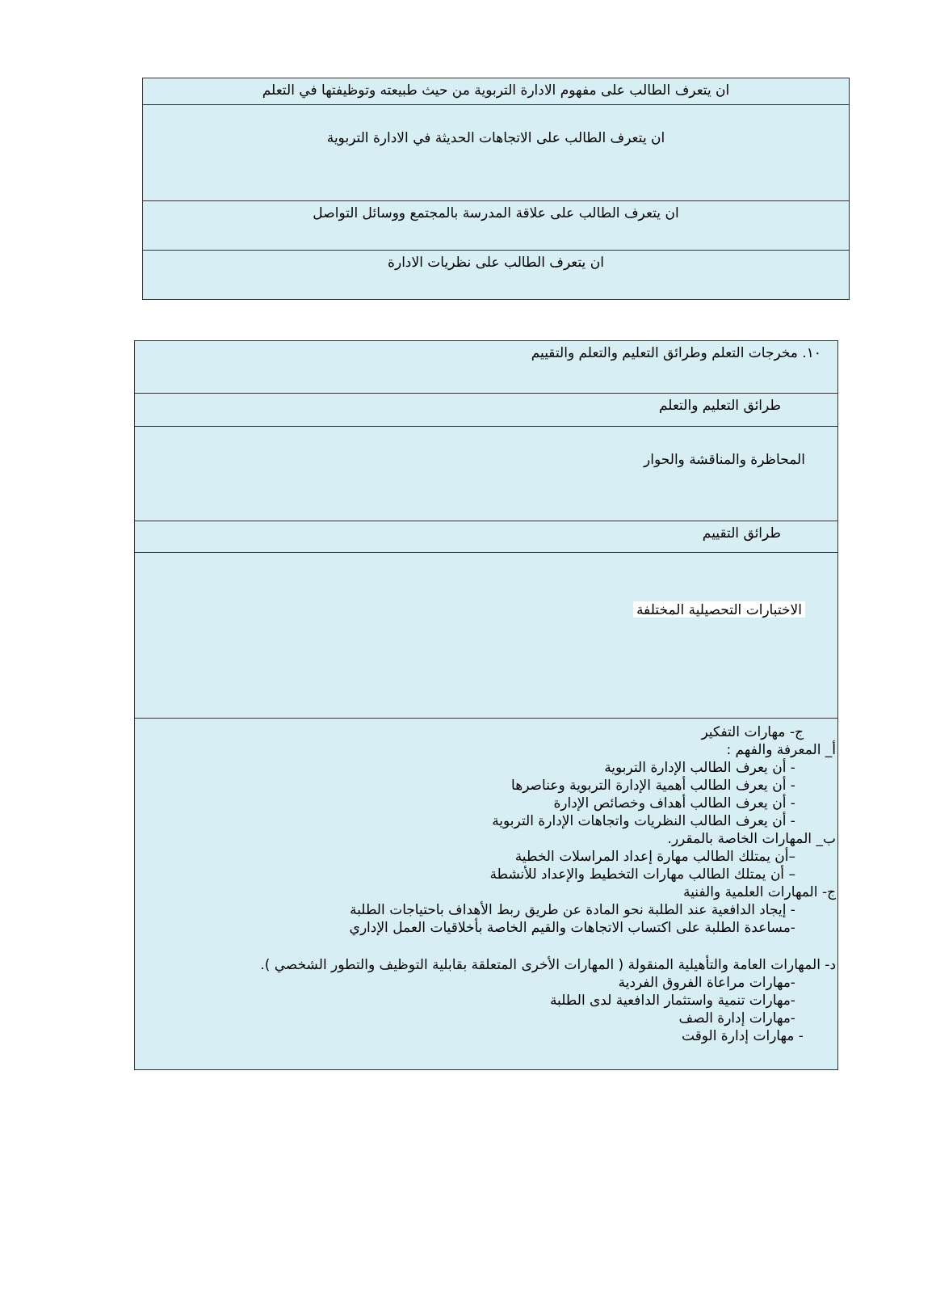| ان يتعرف الطالب على مفهوم الادارة التربوية من حيث طبيعته وتوظيفتها في التعلم |
| ان يتعرف الطالب على الاتجاهات الحديثة في الادارة التربوية |
| ان يتعرف الطالب على علاقة المدرسة بالمجتمع ووسائل التواصل |
| ان يتعرف الطالب على نظريات الادارة |
| ١٠. مخرجات التعلم وطرائق التعليم والتعلم والتقييم |
| طرائق التعليم والتعلم |
| المحاظرة والمناقشة والحوار |
| طرائق التقييم |
| الاختبارات التحصيلية المختلفة |
| ج- مهارات التفكير أ_ المعرفة والفهم : - أن يعرف الطالب الإدارة التربوية - أن يعرف الطالب أهمية الإدارة التربوية وعناصرها - أن يعرف الطالب أهداف وخصائص الإدارة - أن يعرف الطالب النظريات واتجاهات الإدارة التربوية ب_ المهارات الخاصة بالمقرر. –أن يمتلك الطالب مهارة إعداد المراسلات الخطية – أن يمتلك الطالب مهارات التخطيط والإعداد للأنشطة ج- المهارات العلمية والفنية - إيجاد الدافعية عند الطلبة نحو المادة عن طريق ربط الأهداف باحتياجات الطلبة -مساعدة الطلبة على اكتساب الاتجاهات والقيم الخاصة بأخلاقيات العمل الإداري د- المهارات العامة والتأهيلية المنقولة ( المهارات الأخرى المتعلقة بقابلية التوظيف والتطور الشخصي ). -مهارات مراعاة الفروق الفردية -مهارات تنمية واستثمار الدافعية لدى الطلبة -مهارات إدارة الصف - مهارات إدارة الوقت |